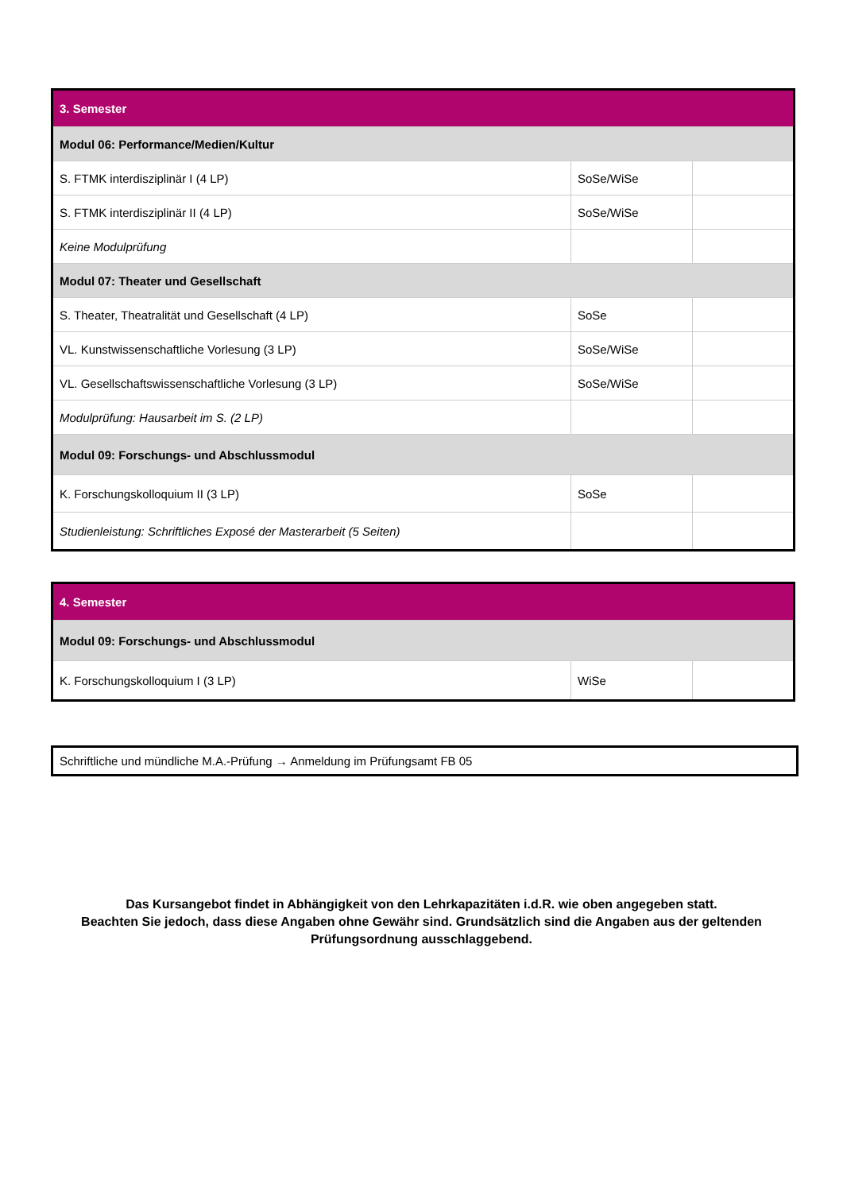| 3. Semester | | |
| Modul 06: Performance/Medien/Kultur | | |
| S. FTMK interdisziplinär I (4 LP) | SoSe/WiSe | |
| S. FTMK interdisziplinär II (4 LP) | SoSe/WiSe | |
| Keine Modulprüfung | | |
| Modul 07: Theater und Gesellschaft | | |
| S. Theater, Theatralität und Gesellschaft (4 LP) | SoSe | |
| VL. Kunstwissenschaftliche Vorlesung (3 LP) | SoSe/WiSe | |
| VL. Gesellschaftswissenschaftliche Vorlesung (3 LP) | SoSe/WiSe | |
| Modulprüfung: Hausarbeit im S. (2 LP) | | |
| Modul 09: Forschungs- und Abschlussmodul | | |
| K. Forschungskolloquium II (3 LP) | SoSe | |
| Studienleistung: Schriftliches Exposé der Masterarbeit (5 Seiten) | | |
| 4. Semester | | |
| Modul 09: Forschungs- und Abschlussmodul | | |
| K. Forschungskolloquium I (3 LP) | WiSe | |
Schriftliche und mündliche M.A.-Prüfung → Anmeldung im Prüfungsamt FB 05
Das Kursangebot findet in Abhängigkeit von den Lehrkapazitäten i.d.R. wie oben angegeben statt.
Beachten Sie jedoch, dass diese Angaben ohne Gewähr sind. Grundsätzlich sind die Angaben aus der geltenden Prüfungsordnung ausschlaggebend.